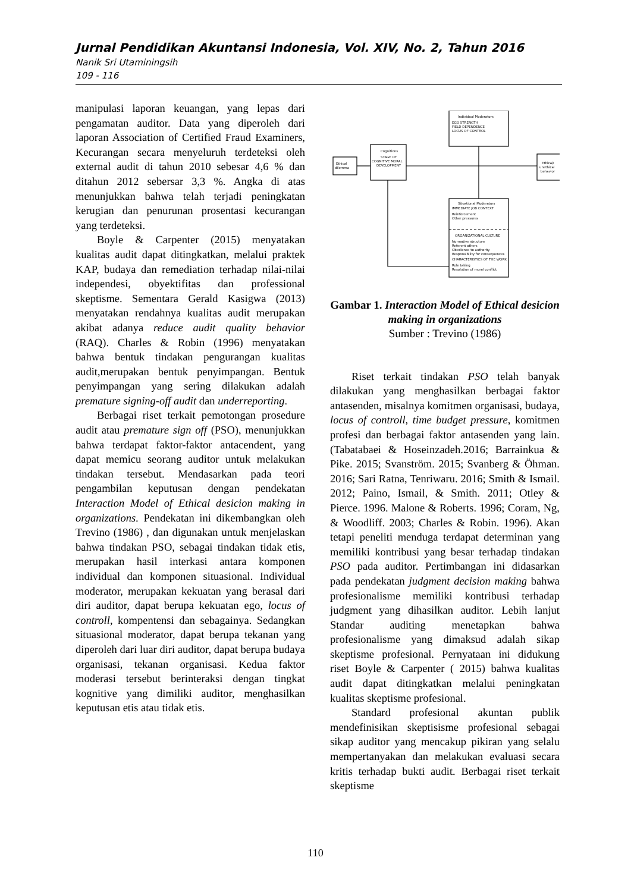Jurnal Pendidikan Akuntansi Indonesia, Vol. XIV, No. 2, Tahun 2016
Nanik Sri Utaminingsih
109 - 116
manipulasi laporan keuangan, yang lepas dari pengamatan auditor. Data yang diperoleh dari laporan Association of Certified Fraud Examiners, Kecurangan secara menyeluruh terdeteksi oleh external audit di tahun 2010 sebesar 4,6 % dan ditahun 2012 sebersar 3,3 %. Angka di atas menunjukkan bahwa telah terjadi peningkatan kerugian dan penurunan prosentasi kecurangan yang terdeteksi.
Boyle & Carpenter (2015) menyatakan kualitas audit dapat ditingkatkan, melalui praktek KAP, budaya dan remediation terhadap nilai-nilai independesi, obyektifitas dan professional skeptisme. Sementara Gerald Kasigwa (2013) menyatakan rendahnya kualitas audit merupakan akibat adanya reduce audit quality behavior (RAQ). Charles & Robin (1996) menyatakan bahwa bentuk tindakan pengurangan kualitas audit,merupakan bentuk penyimpangan. Bentuk penyimpangan yang sering dilakukan adalah premature signing-off audit dan underreporting.
Berbagai riset terkait pemotongan prosedure audit atau premature sign off (PSO), menunjukkan bahwa terdapat faktor-faktor antacendent, yang dapat memicu seorang auditor untuk melakukan tindakan tersebut. Mendasarkan pada teori pengambilan keputusan dengan pendekatan Interaction Model of Ethical desicion making in organizations. Pendekatan ini dikembangkan oleh Trevino (1986) , dan digunakan untuk menjelaskan bahwa tindakan PSO, sebagai tindakan tidak etis, merupakan hasil interkasi antara komponen individual dan komponen situasional. Individual moderator, merupakan kekuatan yang berasal dari diri auditor, dapat berupa kekuatan ego, locus of controll, kompentensi dan sebagainya. Sedangkan situasional moderator, dapat berupa tekanan yang diperoleh dari luar diri auditor, dapat berupa budaya organisasi, tekanan organisasi. Kedua faktor moderasi tersebut berinteraksi dengan tingkat kognitive yang dimiliki auditor, menghasilkan keputusan etis atau tidak etis.
Individual Moderators
EGO STRENGTH
FIELD DEPENDENCE
LOCUS OF CONTROL
Cognitions
STAGE OF
COGNITIVE MORAL
DEVELOPMENT
Ethical
dilemma
Ethical/
unethical
behavior
Situational Moderators
IMMEDIATE JOB CONTEXT
Reinforcement
Other pressures
ORGANIZATIONAL CULTURE
Normative structure
Referent others
Obedience to authority
Responsibility for consequences
CHARACTERISTICS OF THE WORK
Role taking
Resolution of moral conflict
Gambar 1. Interaction Model of Ethical desicion making in organizations
Sumber : Trevino (1986)
Riset terkait tindakan PSO telah banyak dilakukan yang menghasilkan berbagai faktor antasenden, misalnya komitmen organisasi, budaya, locus of controll, time budget pressure, komitmen profesi dan berbagai faktor antasenden yang lain. (Tabatabaei & Hoseinzadeh.2016; Barrainkua & Pike. 2015; Svanström. 2015; Svanberg & Öhman. 2016; Sari Ratna, Tenriwaru. 2016; Smith & Ismail. 2012; Paino, Ismail, & Smith. 2011; Otley & Pierce. 1996. Malone & Roberts. 1996; Coram, Ng, & Woodliff. 2003; Charles & Robin. 1996). Akan tetapi peneliti menduga terdapat determinan yang memiliki kontribusi yang besar terhadap tindakan PSO pada auditor. Pertimbangan ini didasarkan pada pendekatan judgment decision making bahwa profesionalisme memiliki kontribusi terhadap judgment yang dihasilkan auditor. Lebih lanjut Standar auditing menetapkan bahwa profesionalisme yang dimaksud adalah sikap skeptisme profesional. Pernyataan ini didukung riset Boyle & Carpenter ( 2015) bahwa kualitas audit dapat ditingkatkan melalui peningkatan kualitas skeptisme profesional.
Standard profesional akuntan publik mendefinisikan skeptisisme profesional sebagai sikap auditor yang mencakup pikiran yang selalu mempertanyakan dan melakukan evaluasi secara kritis terhadap bukti audit. Berbagai riset terkait skeptisme
110